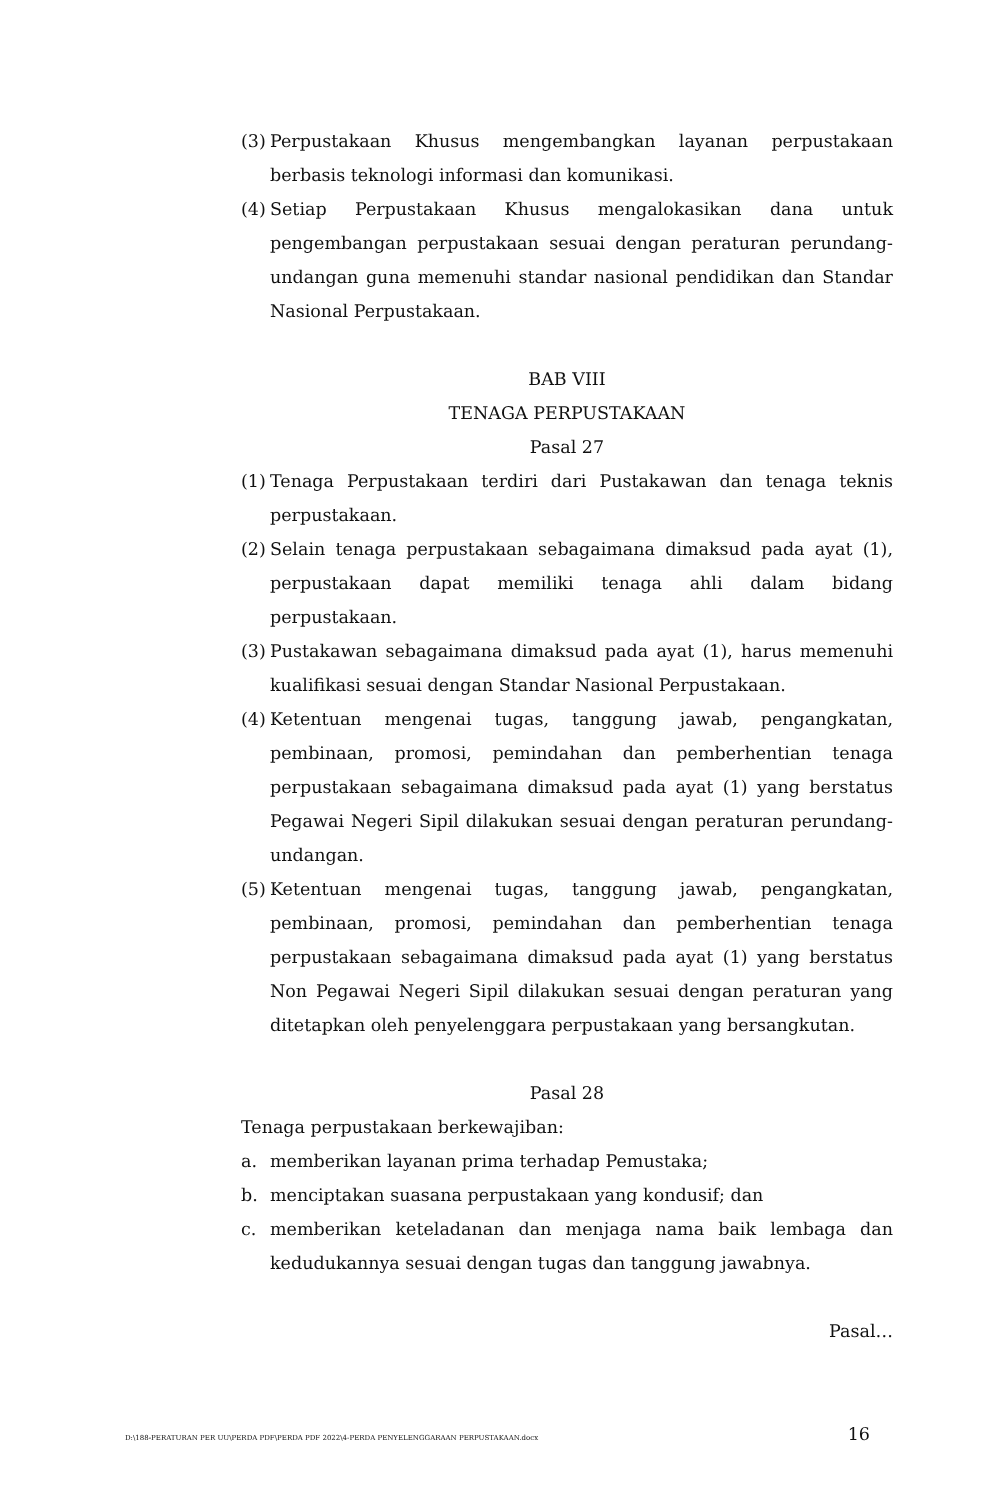(3) Perpustakaan Khusus mengembangkan layanan perpustakaan berbasis teknologi informasi dan komunikasi.
(4) Setiap Perpustakaan Khusus mengalokasikan dana untuk pengembangan perpustakaan sesuai dengan peraturan perundang- undangan guna memenuhi standar nasional pendidikan dan Standar Nasional Perpustakaan.
BAB VIII
TENAGA PERPUSTAKAAN
Pasal 27
(1) Tenaga Perpustakaan terdiri dari Pustakawan dan tenaga teknis perpustakaan.
(2) Selain tenaga perpustakaan sebagaimana dimaksud pada ayat (1), perpustakaan dapat memiliki tenaga ahli dalam bidang perpustakaan.
(3) Pustakawan sebagaimana dimaksud pada ayat (1), harus memenuhi kualifikasi sesuai dengan Standar Nasional Perpustakaan.
(4) Ketentuan mengenai tugas, tanggung jawab, pengangkatan, pembinaan, promosi, pemindahan dan pemberhentian tenaga perpustakaan sebagaimana dimaksud pada ayat (1) yang berstatus Pegawai Negeri Sipil dilakukan sesuai dengan peraturan perundang- undangan.
(5) Ketentuan mengenai tugas, tanggung jawab, pengangkatan, pembinaan, promosi, pemindahan dan pemberhentian tenaga perpustakaan sebagaimana dimaksud pada ayat (1) yang berstatus Non Pegawai Negeri Sipil dilakukan sesuai dengan peraturan yang ditetapkan oleh penyelenggara perpustakaan yang bersangkutan.
Pasal 28
Tenaga perpustakaan berkewajiban:
a. memberikan layanan prima terhadap Pemustaka;
b. menciptakan suasana perpustakaan yang kondusif; dan
c. memberikan keteladanan dan menjaga nama baik lembaga dan kedudukannya sesuai dengan tugas dan tanggung jawabnya.
Pasal…
D:\188-PERATURAN PER UU\PERDA PDF\PERDA PDF 2022\4-PERDA PENYELENGGARAAN PERPUSTAKAAN.docx 16